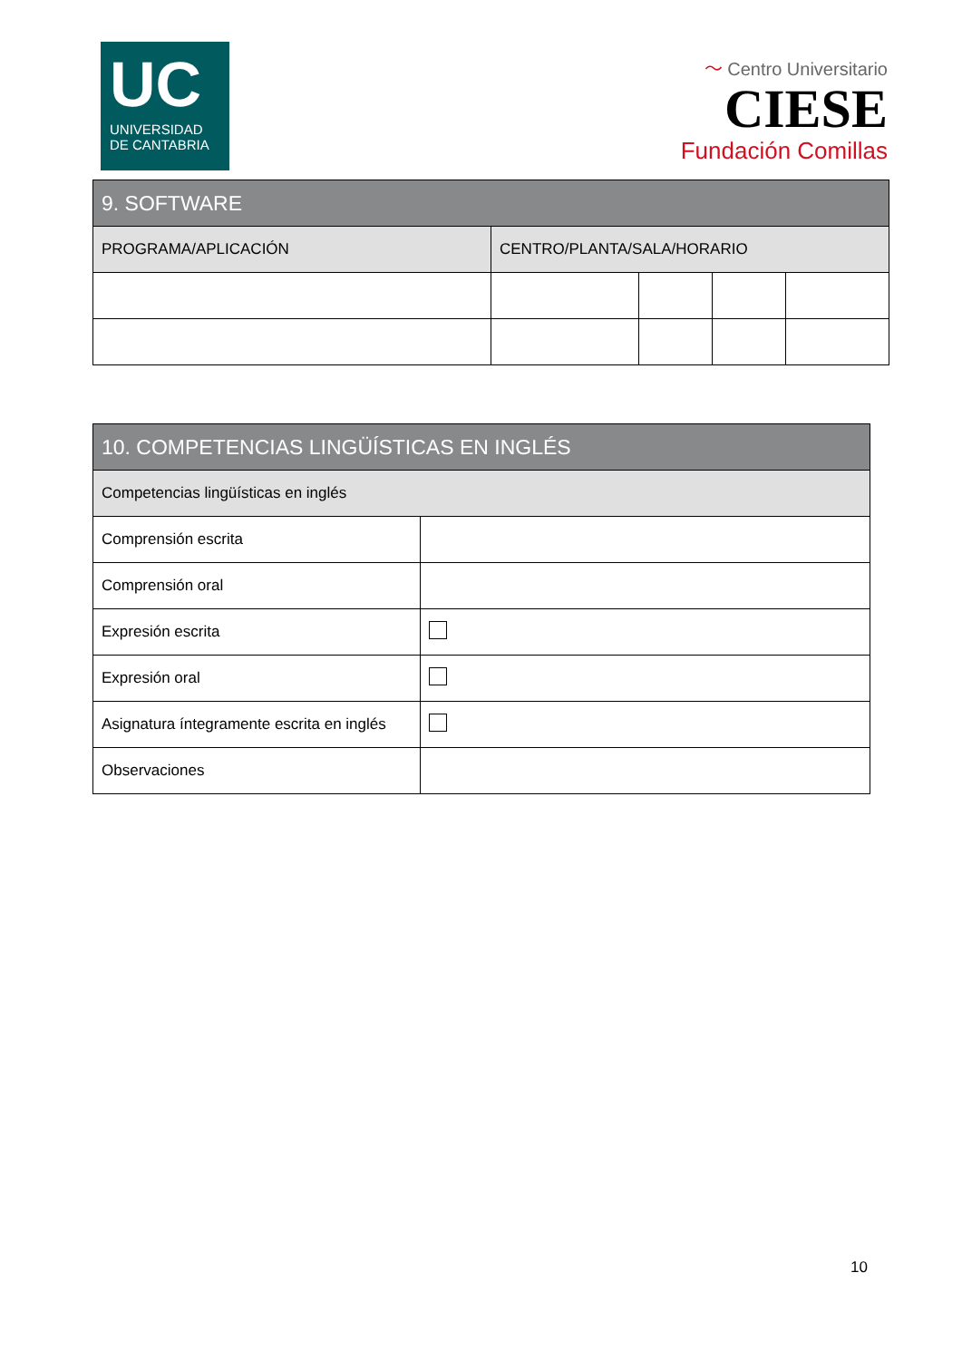UC
UNIVERSIDAD
DE CANTABRIA
〜 Centro Universitario
CIESE
Fundación Comillas
| 9. SOFTWARE | | | | |
| --- | --- | --- | --- | --- |
| PROGRAMA/APLICACIÓN | CENTRO/PLANTA/SALA/HORARIO | | | |
| 10. COMPETENCIAS LINGÜÍSTICAS EN INGLÉS | |
| --- | --- |
| Competencias lingüísticas en inglés | |
| Comprensión escrita | |
| Comprensión oral | |
| Expresión escrita | |
| Expresión oral | |
| Asignatura íntegramente escrita en inglés | |
| Observaciones | |
10